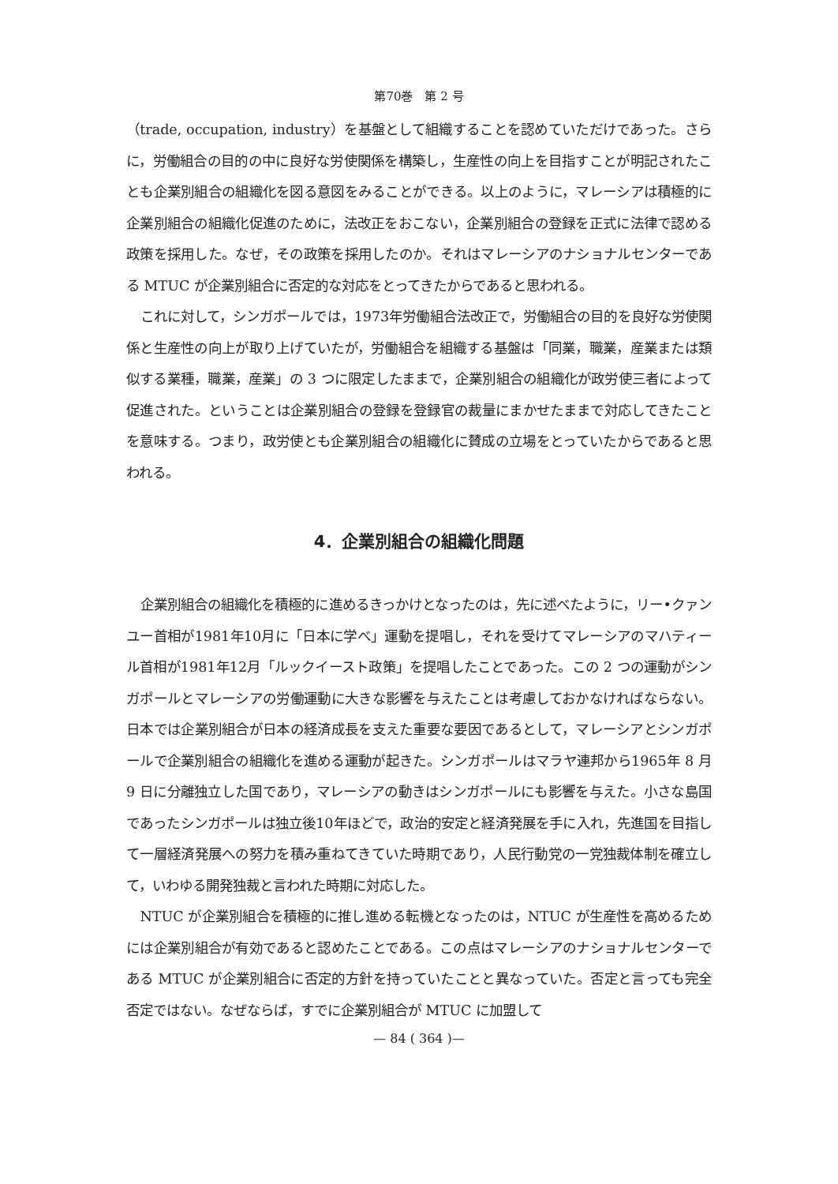第70巻　第 2 号
（trade, occupation, industry）を基盤として組織することを認めていただけであった。さらに，労働組合の目的の中に良好な労使関係を構築し，生産性の向上を目指すことが明記されたことも企業別組合の組織化を図る意図をみることができる。以上のように，マレーシアは積極的に企業別組合の組織化促進のために，法改正をおこない，企業別組合の登録を正式に法律で認める政策を採用した。なぜ，その政策を採用したのか。それはマレーシアのナショナルセンターである MTUC が企業別組合に否定的な対応をとってきたからであると思われる。
これに対して，シンガポールでは，1973年労働組合法改正で，労働組合の目的を良好な労使関係と生産性の向上が取り上げていたが，労働組合を組織する基盤は「同業，職業，産業または類似する業種，職業，産業」の 3 つに限定したままで，企業別組合の組織化が政労使三者によって促進された。ということは企業別組合の登録を登録官の裁量にまかせたままで対応してきたことを意味する。つまり，政労使とも企業別組合の組織化に賛成の立場をとっていたからであると思われる。
4．企業別組合の組織化問題
企業別組合の組織化を積極的に進めるきっかけとなったのは，先に述べたように，リー•クァンユー首相が1981年10月に「日本に学べ」運動を提唱し，それを受けてマレーシアのマハティール首相が1981年12月「ルックイースト政策」を提唱したことであった。この 2 つの運動がシンガポールとマレーシアの労働運動に大きな影響を与えたことは考慮しておかなければならない。日本では企業別組合が日本の経済成長を支えた重要な要因であるとして，マレーシアとシンガポールで企業別組合の組織化を進める運動が起きた。シンガポールはマラヤ連邦から1965年 8 月 9 日に分離独立した国であり，マレーシアの動きはシンガポールにも影響を与えた。小さな島国であったシンガポールは独立後10年ほどで，政治的安定と経済発展を手に入れ，先進国を目指して一層経済発展への努力を積み重ねてきていた時期であり，人民行動党の一党独裁体制を確立して，いわゆる開発独裁と言われた時期に対応した。
NTUC が企業別組合を積極的に推し進める転機となったのは，NTUC が生産性を高めるためには企業別組合が有効であると認めたことである。この点はマレーシアのナショナルセンターである MTUC が企業別組合に否定的方針を持っていたことと異なっていた。否定と言っても完全否定ではない。なぜならば，すでに企業別組合が MTUC に加盟して
— 84 ( 364 )—